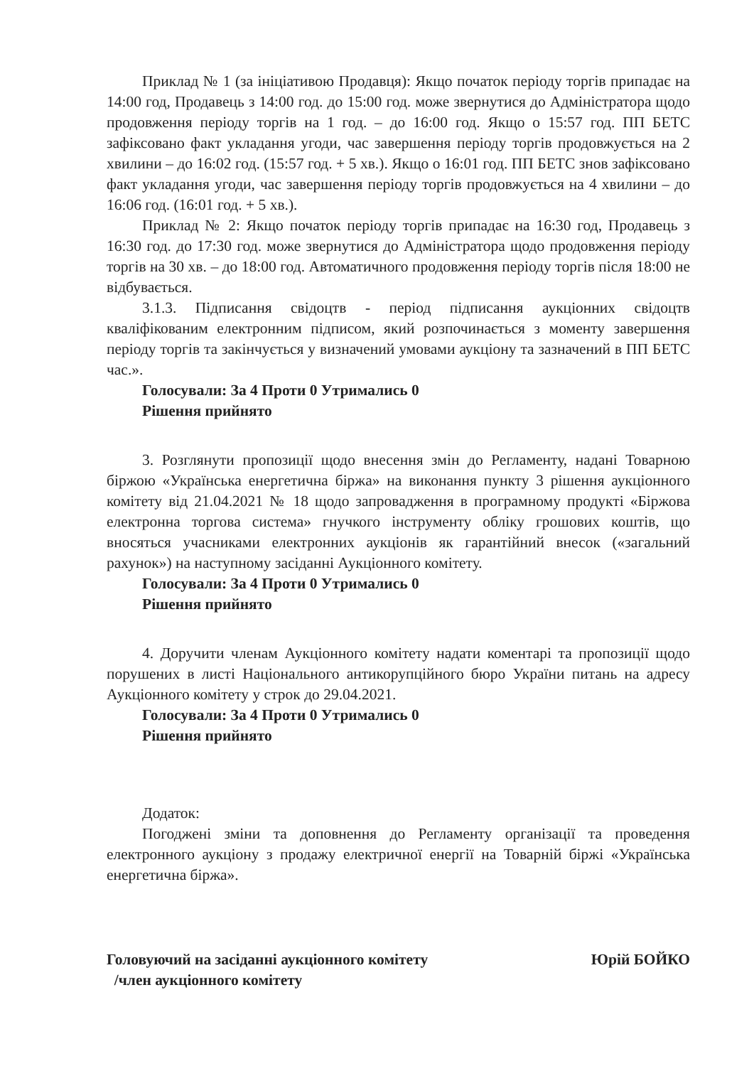Приклад № 1 (за ініціативою Продавця): Якщо початок періоду торгів припадає на 14:00 год, Продавець з 14:00 год. до 15:00 год. може звернутися до Адміністратора щодо продовження періоду торгів на 1 год. – до 16:00 год. Якщо о 15:57 год. ПП БЕТС зафіксовано факт укладання угоди, час завершення періоду торгів продовжується на 2 хвилини – до 16:02 год. (15:57 год. + 5 хв.). Якщо о 16:01 год. ПП БЕТС знов зафіксовано факт укладання угоди, час завершення періоду торгів продовжується на 4 хвилини – до 16:06 год. (16:01 год. + 5 хв.).
Приклад № 2: Якщо початок періоду торгів припадає на 16:30 год, Продавець з 16:30 год. до 17:30 год. може звернутися до Адміністратора щодо продовження періоду торгів на 30 хв. – до 18:00 год. Автоматичного продовження періоду торгів після 18:00 не відбувається.
3.1.3. Підписання свідоцтв - період підписання аукціонних свідоцтв кваліфікованим електронним підписом, який розпочинається з моменту завершення періоду торгів та закінчується у визначений умовами аукціону та зазначений в ПП БЕТС час.».
Голосували: За 4 Проти 0 Утримались 0
Рішення прийнято
3. Розглянути пропозиції щодо внесення змін до Регламенту, надані Товарною біржою «Українська енергетична біржа» на виконання пункту 3 рішення аукціонного комітету від 21.04.2021 № 18 щодо запровадження в програмному продукті «Біржова електронна торгова система» гнучкого інструменту обліку грошових коштів, що вносяться учасниками електронних аукціонів як гарантійний внесок («загальний рахунок») на наступному засіданні Аукціонного комітету.
Голосували: За 4 Проти 0 Утримались 0
Рішення прийнято
4. Доручити членам Аукціонного комітету надати коментарі та пропозиції щодо порушених в листі Національного антикорупційного бюро України питань на адресу Аукціонного комітету у строк до 29.04.2021.
Голосували: За 4 Проти 0 Утримались 0
Рішення прийнято
Додаток:
Погоджені зміни та доповнення до Регламенту організації та проведення електронного аукціону з продажу електричної енергії на Товарній біржі «Українська енергетична біржа».
Головуючий на засіданні аукціонного комітету
/член аукціонного комітету
Юрій БОЙКО